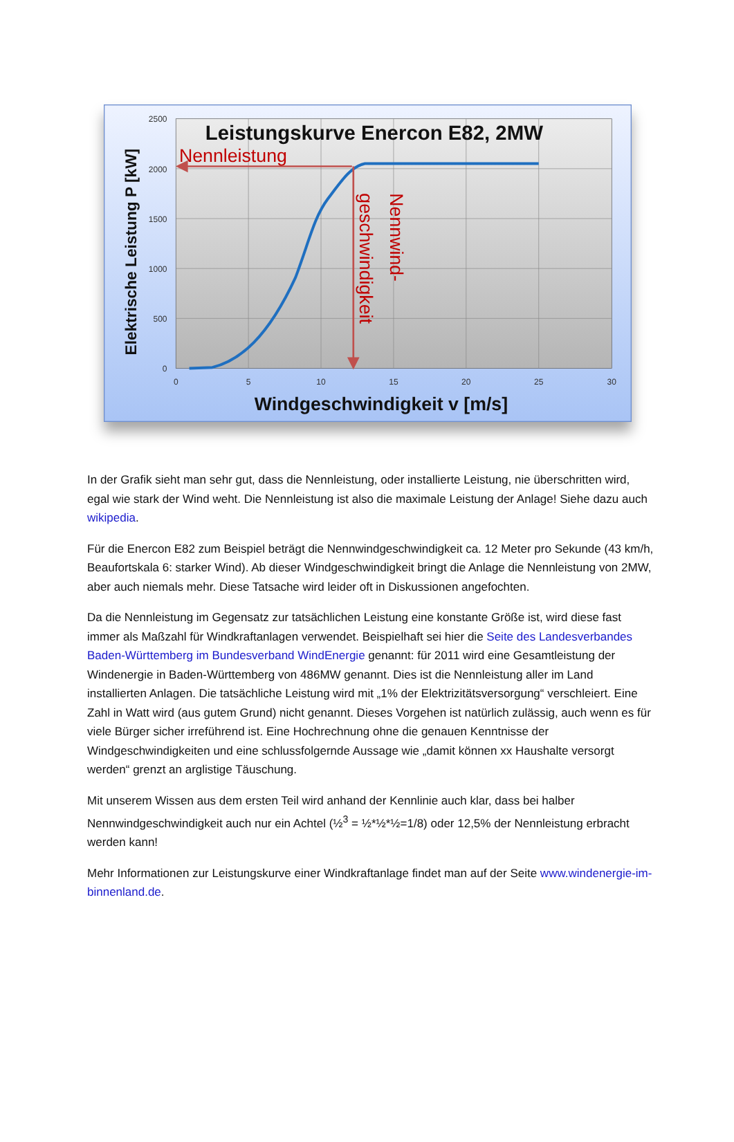2500
2000
1500
1000
500
0
0
5
10
15
20
25
30
Leistungskurve Enercon E82, 2MW
Nennleistung
Nennwind-
geschwindigkeit
Elektrische Leistung P [kW]
Windgeschwindigkeit v [m/s]
In der Grafik sieht man sehr gut, dass die Nennleistung, oder installierte Leistung, nie überschritten wird, egal wie stark der Wind weht. Die Nennleistung ist also die maximale Leistung der Anlage! Siehe dazu auch wikipedia.
Für die Enercon E82 zum Beispiel beträgt die Nennwindgeschwindigkeit ca. 12 Meter pro Sekunde (43 km/h, Beaufortskala 6: starker Wind). Ab dieser Windgeschwindigkeit bringt die Anlage die Nennleistung von 2MW, aber auch niemals mehr. Diese Tatsache wird leider oft in Diskussionen angefochten.
Da die Nennleistung im Gegensatz zur tatsächlichen Leistung eine konstante Größe ist, wird diese fast immer als Maßzahl für Windkraftanlagen verwendet. Beispielhaft sei hier die Seite des Landesverbandes Baden-Württemberg im Bundesverband WindEnergie genannt: für 2011 wird eine Gesamtleistung der Windenergie in Baden-Württemberg von 486MW genannt. Dies ist die Nennleistung aller im Land installierten Anlagen. Die tatsächliche Leistung wird mit „1% der Elektrizitätsversorgung“ verschleiert. Eine Zahl in Watt wird (aus gutem Grund) nicht genannt. Dieses Vorgehen ist natürlich zulässig, auch wenn es für viele Bürger sicher irreführend ist. Eine Hochrechnung ohne die genauen Kenntnisse der Windgeschwindigkeiten und eine schlussfolgernde Aussage wie „damit können xx Haushalte versorgt werden“ grenzt an arglistige Täuschung.
Mit unserem Wissen aus dem ersten Teil wird anhand der Kennlinie auch klar, dass bei halber Nennwindgeschwindigkeit auch nur ein Achtel (½<sup>3</sup> = ½*½*½=1/8) oder 12,5% der Nennleistung erbracht werden kann!
Mehr Informationen zur Leistungskurve einer Windkraftanlage findet man auf der Seite www.windenergie-im-binnenland.de.